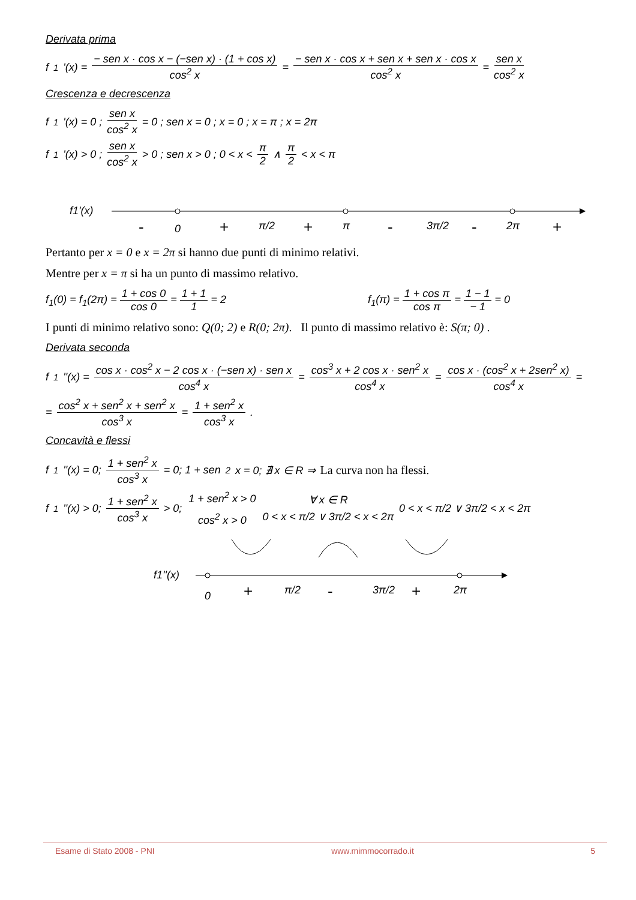Derivata prima
f<sub>1</sub>'(x) = − sen x · cos x − (−sen x) · (1 + cos x) cos<sup>2</sup> x = − sen x · cos x + sen x + sen x · cos x cos<sup>2</sup> x = sen x cos<sup>2</sup> x
Crescenza e decrescenza
f<sub>1</sub>'(x) = 0 ; sen x cos<sup>2</sup> x = 0 ; sen x = 0 ; x = 0 ; x = π ; x = 2π
f<sub>1</sub>'(x) > 0 ; sen x cos<sup>2</sup> x > 0 ; sen x > 0 ; 0 < x < π 2 ∧ π 2 < x < π
f1'(x)
0
π/2
π
3π/2
2π
-
+
+
-
-
+
Pertanto per x = 0 e x = 2π si hanno due punti di minimo relativi.
Mentre per x = π si ha un punto di massimo relativo.
f<sub>1</sub>(0) = f<sub>1</sub>(2π) = 1 + cos 0 cos 0 = 1 + 1 1 = 2 f<sub>1</sub>(π) = 1 + cos π cos π = 1 − 1 − 1 = 0
I punti di minimo relativo sono: Q(0; 2) e R(0; 2π). Il punto di massimo relativo è: S(π; 0) .
Derivata seconda
f<sub>1</sub>''(x) = cos x · cos<sup>2</sup> x − 2 cos x · (−sen x) · sen x cos<sup>4</sup> x = cos<sup>3</sup> x + 2 cos x · sen<sup>2</sup> x cos<sup>4</sup> x = cos x · (cos<sup>2</sup> x + 2sen<sup>2</sup> x) cos<sup>4</sup> x =
= cos<sup>2</sup> x + sen<sup>2</sup> x + sen<sup>2</sup> x cos<sup>3</sup> x = 1 + sen<sup>2</sup> x cos<sup>3</sup> x .
Concavità e flessi
f<sub>1</sub>''(x) = 0; 1 + sen<sup>2</sup> x cos<sup>3</sup> x = 0; 1 + sen<sup>2</sup> x = 0; ∄ x ∈ R ⇒ La curva non ha flessi.
f<sub>1</sub>''(x) > 0; 1 + sen<sup>2</sup> x cos<sup>3</sup> x > 0; 1 + sen<sup>2</sup> x > 0 cos<sup>2</sup> x > 0 ∀ x ∈ R 0 < x < π/2 ∨ 3π/2 < x < 2π 0 < x < π/2 ∨ 3π/2 < x < 2π
f1''(x)
0
-
+
+
π/2
3π/2
2π
Esame di Stato 2008 - PNI www.mimmocorrado.it 5